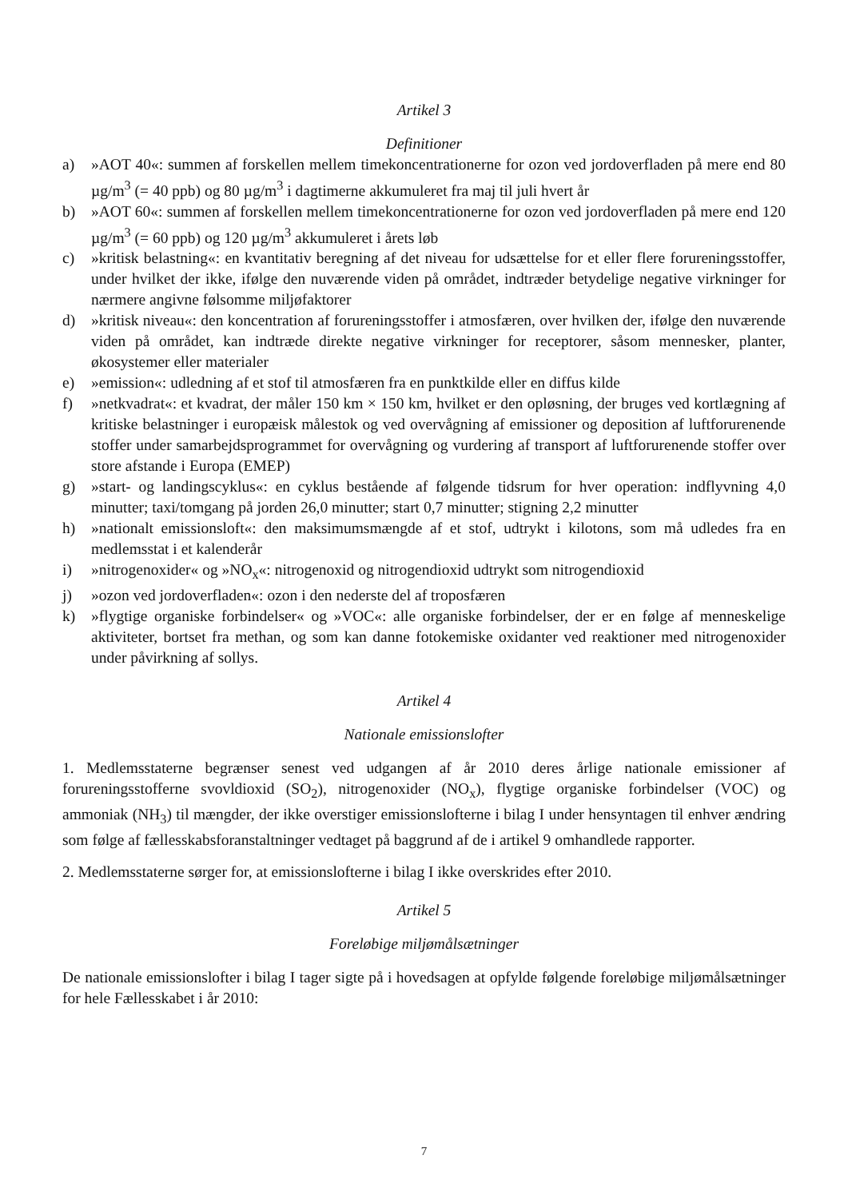Artikel 3
Definitioner
a) »AOT 40«: summen af forskellen mellem timekoncentrationerne for ozon ved jordoverfladen på mere end 80 µg/m<sup>3</sup> (= 40 ppb) og 80 µg/m<sup>3</sup> i dagtimerne akkumuleret fra maj til juli hvert år
b) »AOT 60«: summen af forskellen mellem timekoncentrationerne for ozon ved jordoverfladen på mere end 120 µg/m<sup>3</sup> (= 60 ppb) og 120 µg/m<sup>3</sup> akkumuleret i årets løb
c) »kritisk belastning«: en kvantitativ beregning af det niveau for udsættelse for et eller flere forureningsstoffer, under hvilket der ikke, ifølge den nuværende viden på området, indtræder betydelige negative virkninger for nærmere angivne følsomme miljøfaktorer
d) »kritisk niveau«: den koncentration af forureningsstoffer i atmosfæren, over hvilken der, ifølge den nuværende viden på området, kan indtræde direkte negative virkninger for receptorer, såsom mennesker, planter, økosystemer eller materialer
e) »emission«: udledning af et stof til atmosfæren fra en punktkilde eller en diffus kilde
f) »netkvadrat«: et kvadrat, der måler 150 km × 150 km, hvilket er den opløsning, der bruges ved kortlægning af kritiske belastninger i europæisk målestok og ved overvågning af emissioner og deposition af luftforurenende stoffer under samarbejdsprogrammet for overvågning og vurdering af transport af luftforurenende stoffer over store afstande i Europa (EMEP)
g) »start- og landingscyklus«: en cyklus bestående af følgende tidsrum for hver operation: indflyvning 4,0 minutter; taxi/tomgang på jorden 26,0 minutter; start 0,7 minutter; stigning 2,2 minutter
h) »nationalt emissionsloft«: den maksimumsmængde af et stof, udtrykt i kilotons, som må udledes fra en medlemsstat i et kalenderår
i) »nitrogenoxider« og »NO<sub>x</sub>«: nitrogenoxid og nitrogendioxid udtrykt som nitrogendioxid
j) »ozon ved jordoverfladen«: ozon i den nederste del af troposfæren
k) »flygtige organiske forbindelser« og »VOC«: alle organiske forbindelser, der er en følge af menneskelige aktiviteter, bortset fra methan, og som kan danne fotokemiske oxidanter ved reaktioner med nitrogenoxider under påvirkning af sollys.
Artikel 4
Nationale emissionslofter
1. Medlemsstaterne begrænser senest ved udgangen af år 2010 deres årlige nationale emissioner af forureningsstofferne svovldioxid (SO<sub>2</sub>), nitrogenoxider (NO<sub>x</sub>), flygtige organiske forbindelser (VOC) og ammoniak (NH<sub>3</sub>) til mængder, der ikke overstiger emissionslofterne i bilag I under hensyntagen til enhver ændring som følge af fællesskabsforanstaltninger vedtaget på baggrund af de i artikel 9 omhandlede rapporter.
2. Medlemsstaterne sørger for, at emissionslofterne i bilag I ikke overskrides efter 2010.
Artikel 5
Foreløbige miljømålsætninger
De nationale emissionslofter i bilag I tager sigte på i hovedsagen at opfylde følgende foreløbige miljømålsætninger for hele Fællesskabet i år 2010:
7